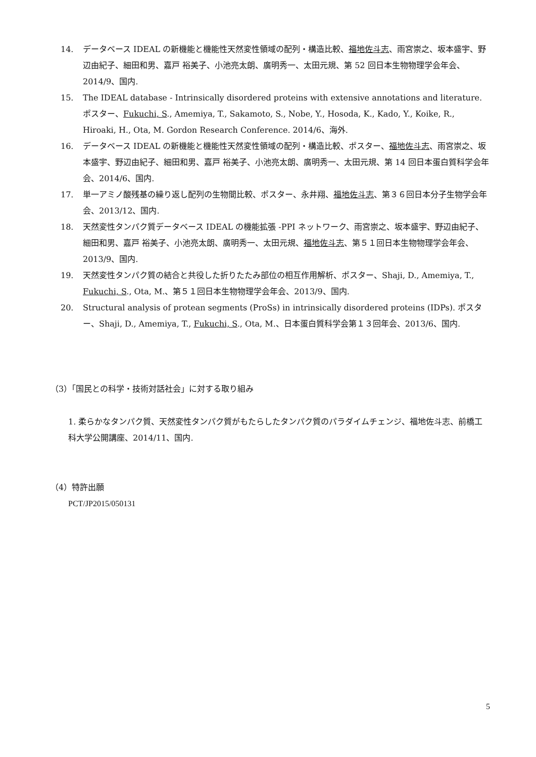14. データベース IDEAL の新機能と機能性天然変性領域の配列・構造比較、福地佐斗志、雨宮崇之、坂本盛宇、野辺由紀子、細田和男、嘉戸 裕美子、小池亮太朗、廣明秀一、太田元規、第 52 回日本生物物理学会年会、2014/9、国内.
15. The IDEAL database - Intrinsically disordered proteins with extensive annotations and literature. ポスター、Fukuchi, S., Amemiya, T., Sakamoto, S., Nobe, Y., Hosoda, K., Kado, Y., Koike, R., Hiroaki, H., Ota, M. Gordon Research Conference. 2014/6、海外.
16. データベース IDEAL の新機能と機能性天然変性領域の配列・構造比較、ポスター、福地佐斗志、雨宮崇之、坂本盛宇、野辺由紀子、細田和男、嘉戸 裕美子、小池亮太朗、廣明秀一、太田元規、第 14 回日本蛋白質科学会年会、2014/6、国内.
17. 単一アミノ酸残基の繰り返し配列の生物間比較、ポスター、永井翔、福地佐斗志、第３６回日本分子生物学会年会、2013/12、国内.
18. 天然変性タンパク質データベース IDEAL の機能拡張 -PPI ネットワーク、雨宮崇之、坂本盛宇、野辺由紀子、細田和男、嘉戸 裕美子、小池亮太朗、廣明秀一、太田元規、福地佐斗志、第５１回日本生物物理学会年会、2013/9、国内.
19. 天然変性タンパク質の結合と共役した折りたたみ部位の相互作用解析、ポスター、Shaji, D., Amemiya, T., Fukuchi, S., Ota, M.、第５１回日本生物物理学会年会、2013/9、国内.
20. Structural analysis of protean segments (ProSs) in intrinsically disordered proteins (IDPs). ポスター、Shaji, D., Amemiya, T., Fukuchi, S., Ota, M.、日本蛋白質科学会第１３回年会、2013/6、国内.
（3）「国民との科学・技術対話社会」に対する取り組み
1. 柔らかなタンパク質、天然変性タンパク質がもたらしたタンパク質のパラダイムチェンジ、福地佐斗志、前橋工科大学公開講座、2014/11、国内.
（4）特許出願
PCT/JP2015/050131
5